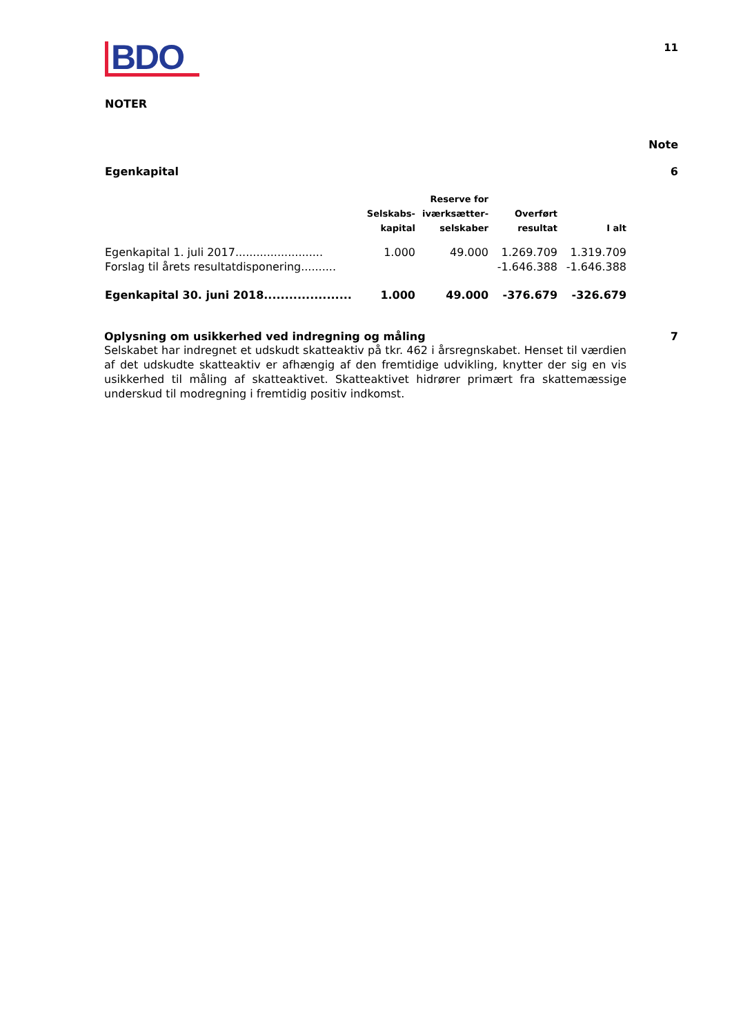BDO
11
NOTER
Note
Egenkapital 6
| | Selskabs- kapital | Reserve for iværksætter- selskaber | Overført resultat | I alt |
| --- | --- | --- | --- | --- |
| Egenkapital 1. juli 2017......................... | 1.000 | 49.000 | 1.269.709 | 1.319.709 |
| Forslag til årets resultatdisponering.......... | | | -1.646.388 | -1.646.388 |
| Egenkapital 30. juni 2018..................... | 1.000 | 49.000 | -376.679 | -326.679 |
Oplysning om usikkerhed ved indregning og måling 7
Selskabet har indregnet et udskudt skatteaktiv på tkr. 462 i årsregnskabet. Henset til værdien af det udskudte skatteaktiv er afhængig af den fremtidige udvikling, knytter der sig en vis usikkerhed til måling af skatteaktivet. Skatteaktivet hidrører primært fra skattemæssige underskud til modregning i fremtidig positiv indkomst.